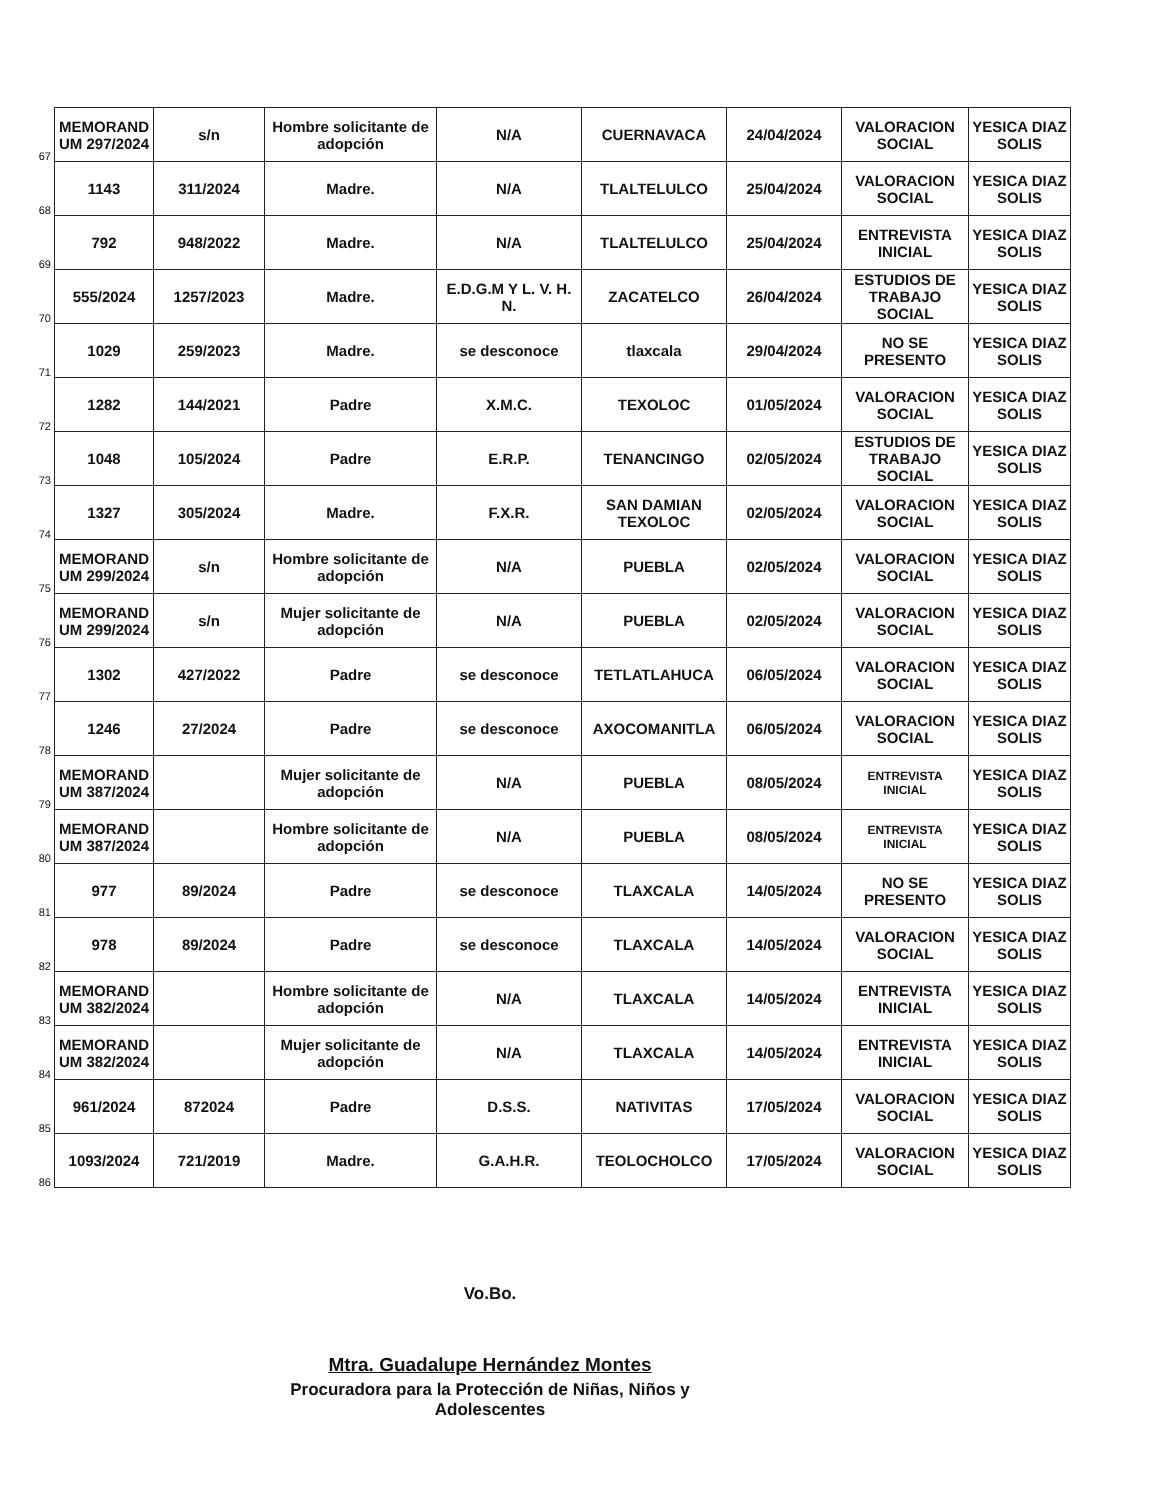| 67 | MEMORAND UM 297/2024 | s/n | Hombre solicitante de adopción | N/A | CUERNAVACA | 24/04/2024 | VALORACION SOCIAL | YESICA DIAZ SOLIS |
| 68 | 1143 | 311/2024 | Madre. | N/A | TLALTELULCO | 25/04/2024 | VALORACION SOCIAL | YESICA DIAZ SOLIS |
| 69 | 792 | 948/2022 | Madre. | N/A | TLALTELULCO | 25/04/2024 | ENTREVISTA INICIAL | YESICA DIAZ SOLIS |
| 70 | 555/2024 | 1257/2023 | Madre. | E.D.G.M Y L. V. H. N. | ZACATELCO | 26/04/2024 | ESTUDIOS DE TRABAJO SOCIAL | YESICA DIAZ SOLIS |
| 71 | 1029 | 259/2023 | Madre. | se desconoce | tlaxcala | 29/04/2024 | NO SE PRESENTO | YESICA DIAZ SOLIS |
| 72 | 1282 | 144/2021 | Padre | X.M.C. | TEXOLOC | 01/05/2024 | VALORACION SOCIAL | YESICA DIAZ SOLIS |
| 73 | 1048 | 105/2024 | Padre | E.R.P. | TENANCINGO | 02/05/2024 | ESTUDIOS DE TRABAJO SOCIAL | YESICA DIAZ SOLIS |
| 74 | 1327 | 305/2024 | Madre. | F.X.R. | SAN DAMIAN TEXOLOC | 02/05/2024 | VALORACION SOCIAL | YESICA DIAZ SOLIS |
| 75 | MEMORAND UM 299/2024 | s/n | Hombre solicitante de adopción | N/A | PUEBLA | 02/05/2024 | VALORACION SOCIAL | YESICA DIAZ SOLIS |
| 76 | MEMORAND UM 299/2024 | s/n | Mujer solicitante de adopción | N/A | PUEBLA | 02/05/2024 | VALORACION SOCIAL | YESICA DIAZ SOLIS |
| 77 | 1302 | 427/2022 | Padre | se desconoce | TETLATLAHUCA | 06/05/2024 | VALORACION SOCIAL | YESICA DIAZ SOLIS |
| 78 | 1246 | 27/2024 | Padre | se desconoce | AXOCOMANITLA | 06/05/2024 | VALORACION SOCIAL | YESICA DIAZ SOLIS |
| 79 | MEMORAND UM 387/2024 | | Mujer solicitante de adopción | N/A | PUEBLA | 08/05/2024 | ENTREVISTA INICIAL | YESICA DIAZ SOLIS |
| 80 | MEMORAND UM 387/2024 | | Hombre solicitante de adopción | N/A | PUEBLA | 08/05/2024 | ENTREVISTA INICIAL | YESICA DIAZ SOLIS |
| 81 | 977 | 89/2024 | Padre | se desconoce | TLAXCALA | 14/05/2024 | NO SE PRESENTO | YESICA DIAZ SOLIS |
| 82 | 978 | 89/2024 | Padre | se desconoce | TLAXCALA | 14/05/2024 | VALORACION SOCIAL | YESICA DIAZ SOLIS |
| 83 | MEMORAND UM 382/2024 | | Hombre solicitante de adopción | N/A | TLAXCALA | 14/05/2024 | ENTREVISTA INICIAL | YESICA DIAZ SOLIS |
| 84 | MEMORAND UM 382/2024 | | Mujer solicitante de adopción | N/A | TLAXCALA | 14/05/2024 | ENTREVISTA INICIAL | YESICA DIAZ SOLIS |
| 85 | 961/2024 | 872024 | Padre | D.S.S. | NATIVITAS | 17/05/2024 | VALORACION SOCIAL | YESICA DIAZ SOLIS |
| 86 | 1093/2024 | 721/2019 | Madre. | G.A.H.R. | TEOLOCHOLCO | 17/05/2024 | VALORACION SOCIAL | YESICA DIAZ SOLIS |
Vo.Bo.
Mtra. Guadalupe Hernández Montes
Procuradora para la Protección de Niñas, Niños y Adolescentes